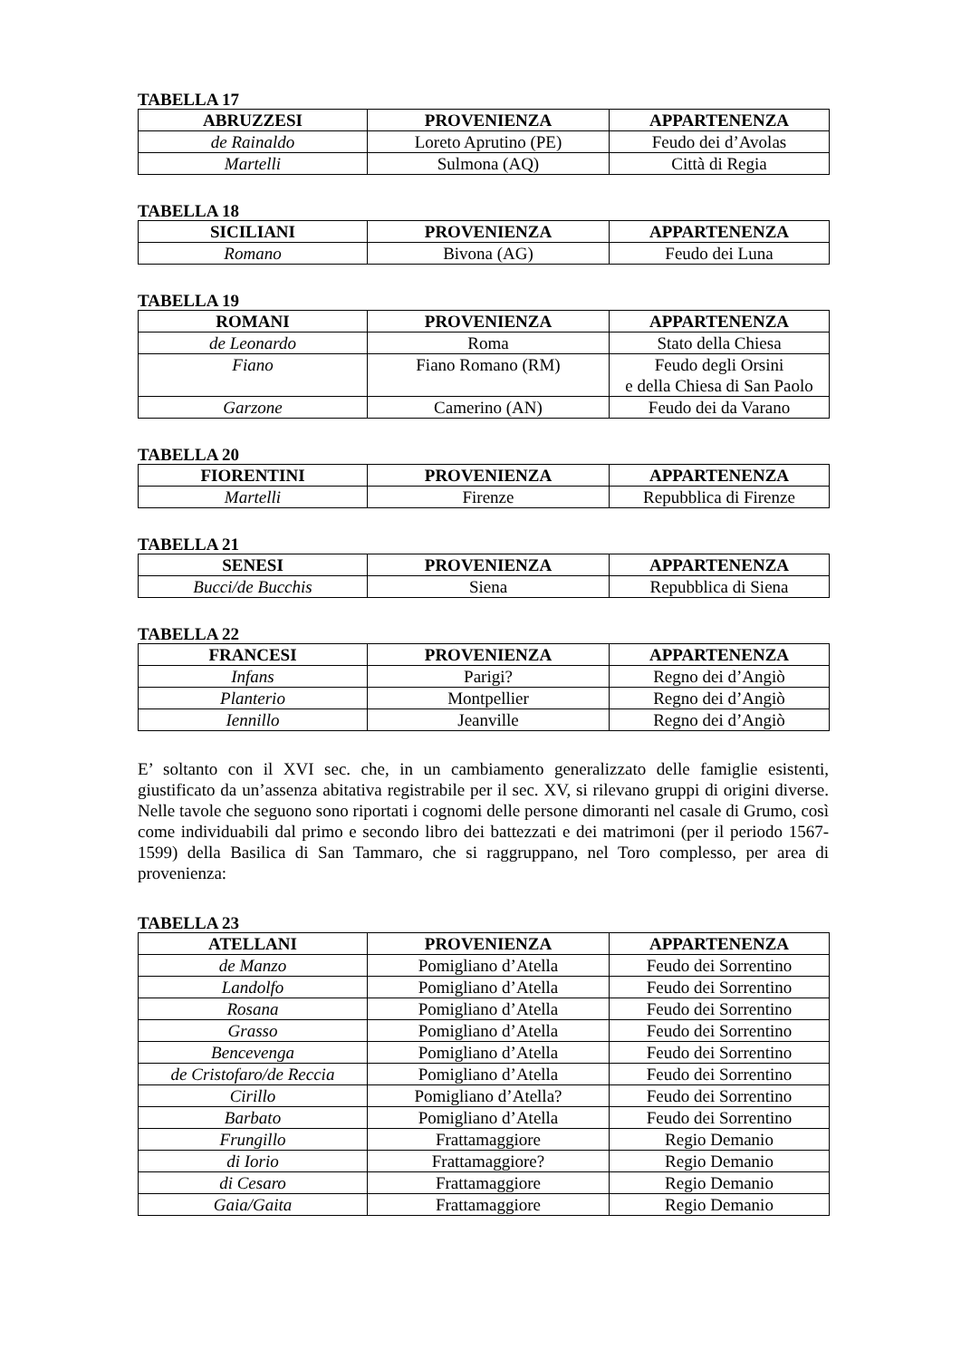TABELLA 17
| ABRUZZESI | PROVENIENZA | APPARTENENZA |
| --- | --- | --- |
| de Rainaldo | Loreto Aprutino (PE) | Feudo dei d’Avolas |
| Martelli | Sulmona (AQ) | Città di Regia |
TABELLA 18
| SICILIANI | PROVENIENZA | APPARTENENZA |
| --- | --- | --- |
| Romano | Bivona (AG) | Feudo dei Luna |
TABELLA 19
| ROMANI | PROVENIENZA | APPARTENENZA |
| --- | --- | --- |
| de Leonardo | Roma | Stato della Chiesa |
| Fiano | Fiano Romano (RM) | Feudo degli Orsini e della Chiesa di San Paolo |
| Garzone | Camerino (AN) | Feudo dei da Varano |
TABELLA 20
| FIORENTINI | PROVENIENZA | APPARTENENZA |
| --- | --- | --- |
| Martelli | Firenze | Repubblica di Firenze |
TABELLA 21
| SENESI | PROVENIENZA | APPARTENENZA |
| --- | --- | --- |
| Bucci/de Bucchis | Siena | Repubblica di Siena |
TABELLA 22
| FRANCESI | PROVENIENZA | APPARTENENZA |
| --- | --- | --- |
| Infans | Parigi? | Regno dei d’Angiò |
| Planterio | Montpellier | Regno dei d’Angiò |
| Iennillo | Jeanville | Regno dei d’Angiò |
E’ soltanto con il XVI sec. che, in un cambiamento generalizzato delle famiglie esistenti, giustificato da un’assenza abitativa registrabile per il sec. XV, si rilevano gruppi di origini diverse. Nelle tavole che seguono sono riportati i cognomi delle persone dimoranti nel casale di Grumo, così come individuabili dal primo e secondo libro dei battezzati e dei matrimoni (per il periodo 1567-1599) della Basilica di San Tammaro, che si raggruppano, nel Toro complesso, per area di provenienza:
TABELLA 23
| ATELLANI | PROVENIENZA | APPARTENENZA |
| --- | --- | --- |
| de Manzo | Pomigliano d’Atella | Feudo dei Sorrentino |
| Landolfo | Pomigliano d’Atella | Feudo dei Sorrentino |
| Rosana | Pomigliano d’Atella | Feudo dei Sorrentino |
| Grasso | Pomigliano d’Atella | Feudo dei Sorrentino |
| Bencevenga | Pomigliano d’Atella | Feudo dei Sorrentino |
| de Cristofaro/de Reccia | Pomigliano d’Atella | Feudo dei Sorrentino |
| Cirillo | Pomigliano d’Atella? | Feudo dei Sorrentino |
| Barbato | Pomigliano d’Atella | Feudo dei Sorrentino |
| Frungillo | Frattamaggiore | Regio Demanio |
| di Iorio | Frattamaggiore? | Regio Demanio |
| di Cesaro | Frattamaggiore | Regio Demanio |
| Gaia/Gaita | Frattamaggiore | Regio Demanio |